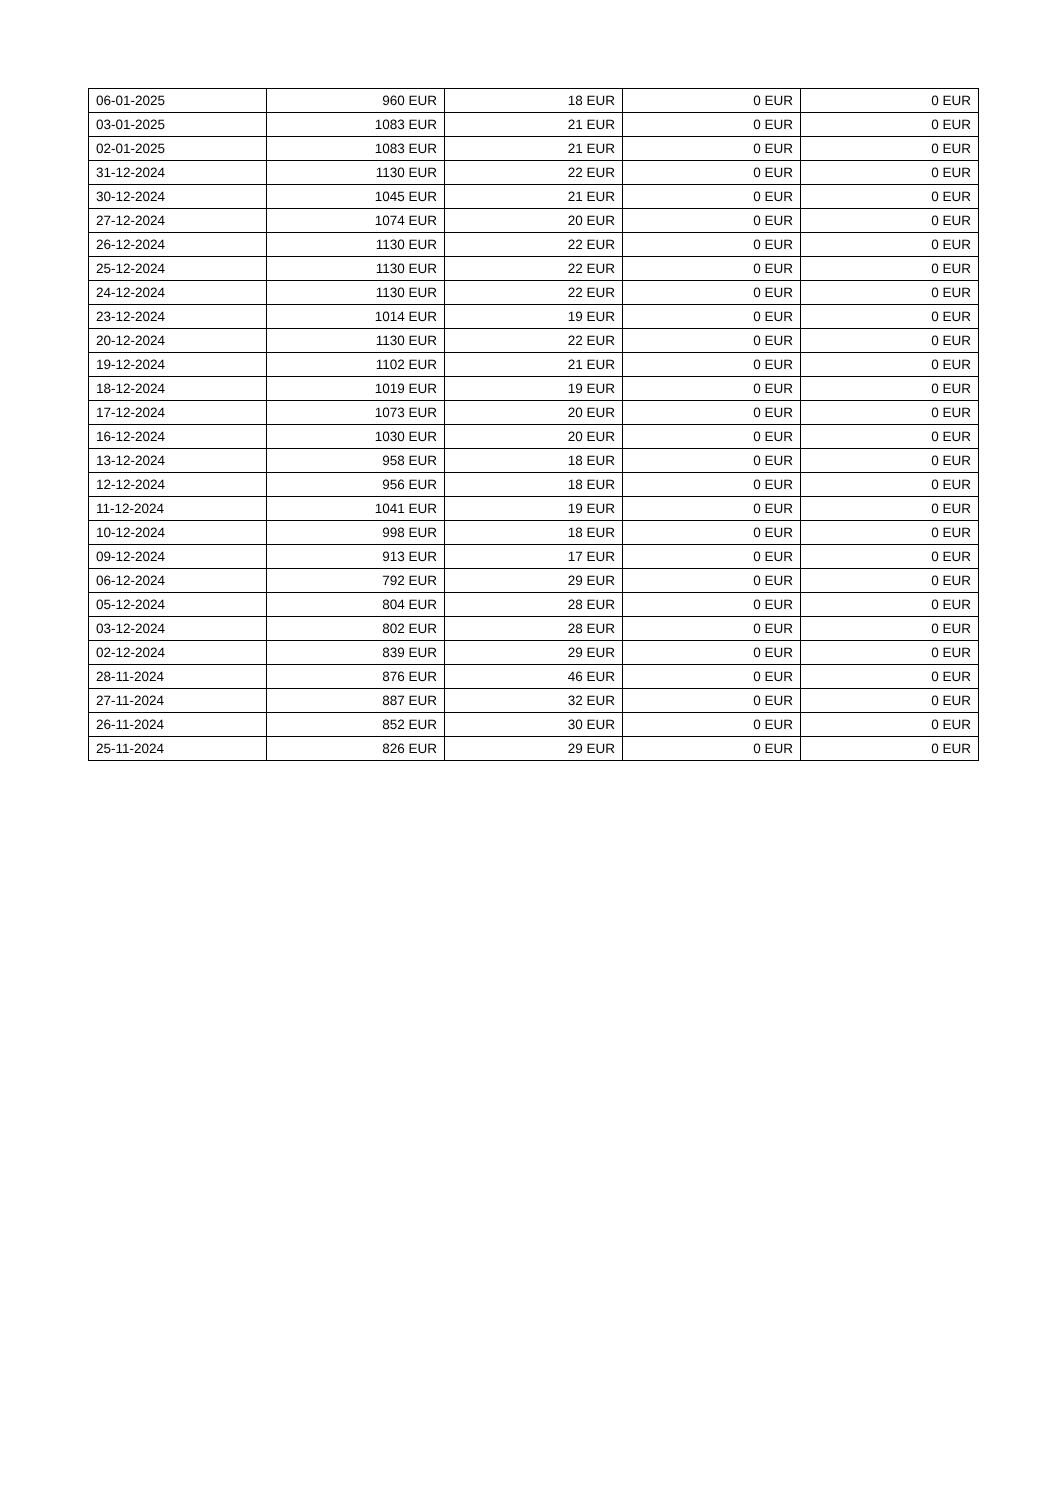| 06-01-2025 | 960 EUR | 18 EUR | 0 EUR | 0 EUR |
| 03-01-2025 | 1083 EUR | 21 EUR | 0 EUR | 0 EUR |
| 02-01-2025 | 1083 EUR | 21 EUR | 0 EUR | 0 EUR |
| 31-12-2024 | 1130 EUR | 22 EUR | 0 EUR | 0 EUR |
| 30-12-2024 | 1045 EUR | 21 EUR | 0 EUR | 0 EUR |
| 27-12-2024 | 1074 EUR | 20 EUR | 0 EUR | 0 EUR |
| 26-12-2024 | 1130 EUR | 22 EUR | 0 EUR | 0 EUR |
| 25-12-2024 | 1130 EUR | 22 EUR | 0 EUR | 0 EUR |
| 24-12-2024 | 1130 EUR | 22 EUR | 0 EUR | 0 EUR |
| 23-12-2024 | 1014 EUR | 19 EUR | 0 EUR | 0 EUR |
| 20-12-2024 | 1130 EUR | 22 EUR | 0 EUR | 0 EUR |
| 19-12-2024 | 1102 EUR | 21 EUR | 0 EUR | 0 EUR |
| 18-12-2024 | 1019 EUR | 19 EUR | 0 EUR | 0 EUR |
| 17-12-2024 | 1073 EUR | 20 EUR | 0 EUR | 0 EUR |
| 16-12-2024 | 1030 EUR | 20 EUR | 0 EUR | 0 EUR |
| 13-12-2024 | 958 EUR | 18 EUR | 0 EUR | 0 EUR |
| 12-12-2024 | 956 EUR | 18 EUR | 0 EUR | 0 EUR |
| 11-12-2024 | 1041 EUR | 19 EUR | 0 EUR | 0 EUR |
| 10-12-2024 | 998 EUR | 18 EUR | 0 EUR | 0 EUR |
| 09-12-2024 | 913 EUR | 17 EUR | 0 EUR | 0 EUR |
| 06-12-2024 | 792 EUR | 29 EUR | 0 EUR | 0 EUR |
| 05-12-2024 | 804 EUR | 28 EUR | 0 EUR | 0 EUR |
| 03-12-2024 | 802 EUR | 28 EUR | 0 EUR | 0 EUR |
| 02-12-2024 | 839 EUR | 29 EUR | 0 EUR | 0 EUR |
| 28-11-2024 | 876 EUR | 46 EUR | 0 EUR | 0 EUR |
| 27-11-2024 | 887 EUR | 32 EUR | 0 EUR | 0 EUR |
| 26-11-2024 | 852 EUR | 30 EUR | 0 EUR | 0 EUR |
| 25-11-2024 | 826 EUR | 29 EUR | 0 EUR | 0 EUR |